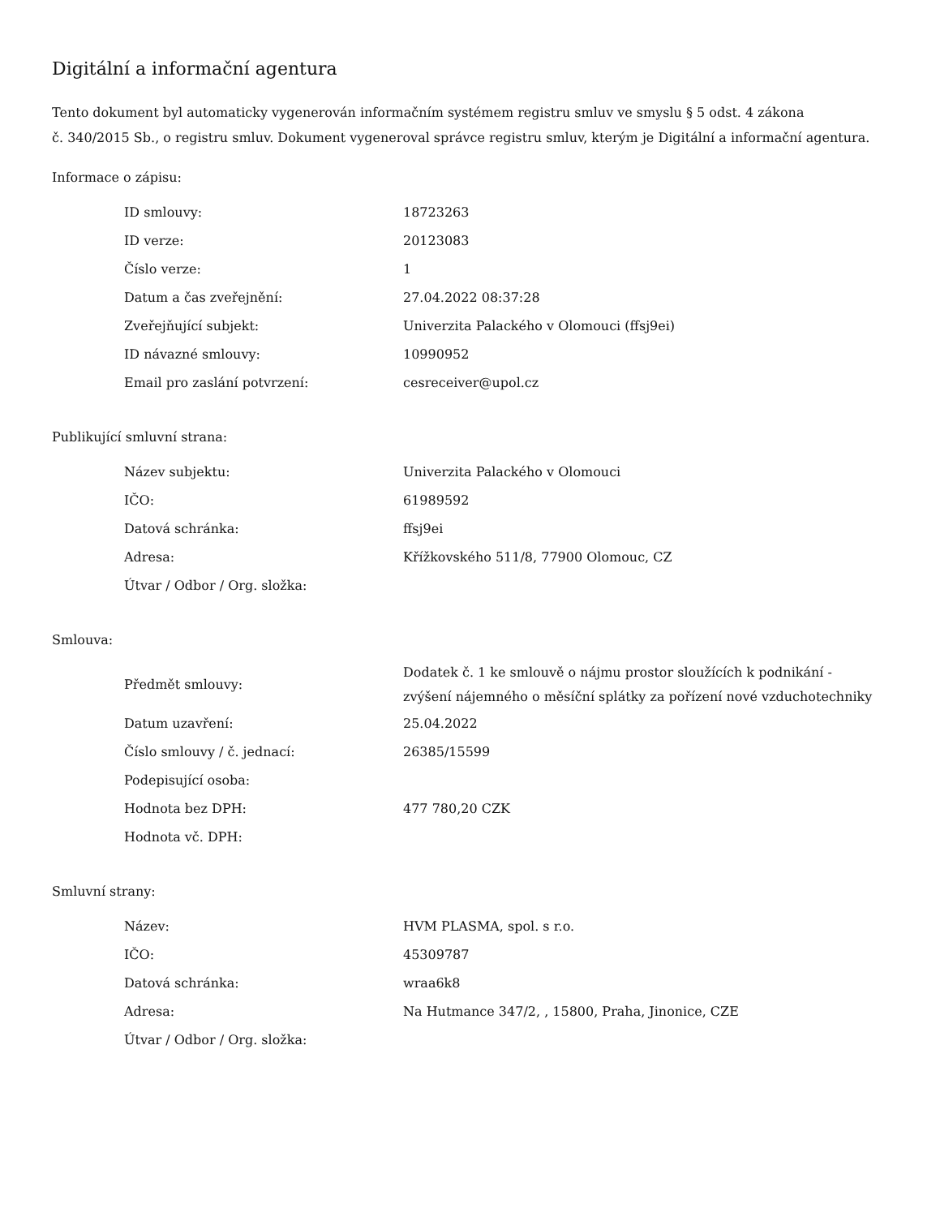Digitální a informační agentura
Tento dokument byl automaticky vygenerován informačním systémem registru smluv ve smyslu § 5 odst. 4 zákona
č. 340/2015 Sb., o registru smluv. Dokument vygeneroval správce registru smluv, kterým je Digitální a informační agentura.
Informace o zápisu:
| ID smlouvy: | 18723263 |
| ID verze: | 20123083 |
| Číslo verze: | 1 |
| Datum a čas zveřejnění: | 27.04.2022 08:37:28 |
| Zveřejňující subjekt: | Univerzita Palackého v Olomouci (ffsj9ei) |
| ID návazné smlouvy: | 10990952 |
| Email pro zaslání potvrzení: | cesreceiver@upol.cz |
Publikující smluvní strana:
| Název subjektu: | Univerzita Palackého v Olomouci |
| IČO: | 61989592 |
| Datová schránka: | ffsj9ei |
| Adresa: | Křížkovského 511/8, 77900 Olomouc, CZ |
| Útvar / Odbor / Org. složka: | |
Smlouva:
| Předmět smlouvy: | Dodatek č. 1 ke smlouvě o nájmu prostor sloužících k podnikání - zvýšení nájemného o měsíční splátky za pořízení nové vzduchotechniky |
| Datum uzavření: | 25.04.2022 |
| Číslo smlouvy / č. jednací: | 26385/15599 |
| Podepisující osoba: | |
| Hodnota bez DPH: | 477 780,20 CZK |
| Hodnota vč. DPH: | |
Smluvní strany:
| Název: | HVM PLASMA, spol. s r.o. |
| IČO: | 45309787 |
| Datová schránka: | wraa6k8 |
| Adresa: | Na Hutmance 347/2, , 15800, Praha, Jinonice, CZE |
| Útvar / Odbor / Org. složka: | |